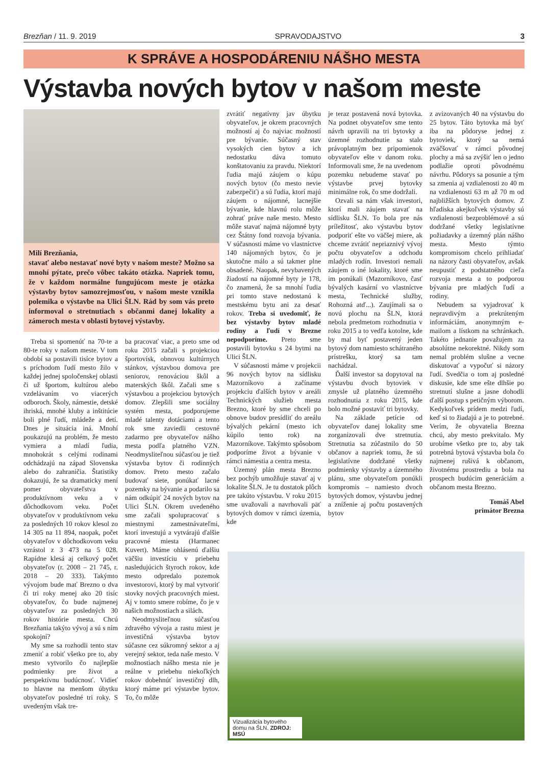Brezňan / 11. 9. 2019 SPRAVODAJSTVO 3
K SPRÁVE A HOSPODÁRENIU NÁŠHO MESTA
Výstavba nových bytov v našom meste
Milí Brezňania,
stavať alebo nestavať nové byty v našom meste? Možno sa mnohí pýtate, prečo vôbec takáto otázka. Napriek tomu, že v každom normálne fungujúcom meste je otázka výstavby bytov samozrejmosťou, v našom meste vznikla polemika o výstavbe na Ulici ŠLN. Rád by som vás preto informoval o stretnutiach s občanmi danej lokality a zámeroch mesta v oblasti bytovej výstavby.
Treba si spomenúť na 70-te a 80-te roky v našom meste. V tom období sa postavili tisíce bytov a s príchodom ľudí mesto žilo v každej jednej spoločenskej oblasti či už športom, kultúrou alebo vzdelávaním vo viacerých odboroch. Školy, námestie, detské ihriská, mnohé kluby a inštitúcie boli plné ľudí, mládeže a detí. Dnes je situácia iná. Mnohí poukazujú na problém, že mesto vymiera a mladí ľudia, mnohokrát s celými rodinami odchádzajú na západ Slovenska alebo do zahraničia. Štatistiky dokazujú, že sa dramaticky mení pomer obyvateľstva v produktívnom veku a v dôchodkovom veku. Počet obyvateľov v produktívnom veku za posledných 10 rokov klesol zo 14 305 na 11 894, naopak, počet obyvateľov v dôchodkovom veku vzrástol z 3 473 na 5 028. Rapídne klesá aj celkový počet obyvateľov (r. 2008 – 21 745, r. 2018 – 20 333). Takýmto vývojom bude mať Brezno o dva či tri roky menej ako 20 tisíc obyvateľov, čo bude najmenej obyvateľov za posledných 30 rokov histórie mesta. Chcú Brezňania takýto vývoj a sú s ním spokojní?
My sme sa rozhodli tento stav zmeniť a robiť všetko pre to, aby mesto vytvorilo čo najlepšie podmienky pre život a perspektívnu budúcnosť. Vidieť to hlavne na menšom úbytku obyvateľov posledné tri roky. S uvedeným však tre-
ba pracovať viac, a preto sme od roku 2015 začali s projekciou športovísk, obnovou kultúrnych stánkov, výstavbou domova pre seniorov, renováciou škôl a materských škôl. Začali sme s výstavbou a projekciou bytových domov. Zlepšili sme sociálny systém mesta, podporujeme mladé talenty dotáciami a tento rok sme zaviedli cestovné zadarmo pre obyvateľov nášho mesta podľa platného VZN. Neodmysliteľnou súčasťou je tiež výstavba bytov či rodinných domov. Preto mesto začalo budovať siete, ponúkať lacné pozemky na bývanie a podarilo sa nám odkúpiť 24 nových bytov na Ulici ŠLN. Okrem uvedeného sme začali spolupracovať s miestnymi zamestnávateľmi, ktorí investujú a vytvárajú ďalšie pracovné miesta (Harmanec Kuvert). Máme ohlásenú ďalšiu väčšiu investíciu v priebehu nasledujúcich štyroch rokov, kde mesto odpredalo pozemok investorovi, ktorý by mal vytvoriť stovky nových pracovných miest. Aj v tomto smere robíme, čo je v našich možnostiach a silách.
Neodmysliteľnou súčasťou zdravého vývoja a rastu miest je investičná výstavba bytov súčasne cez súkromný sektor a aj verejný sektor, teda naše mesto. V možnostiach nášho mesta nie je reálne v priebehu niekoľkých rokov dobehnúť investičný dlh, ktorý máme pri výstavbe bytov. To, čo môže
zvrátiť negatívny jav úbytku obyvateľov, je okrem pracovných možností aj čo najviac možností pre bývanie. Súčasný stav vysokých cien bytov a ich nedostatku dáva tomuto konštatovaniu za pravdu. Niektorí ľudia majú záujem o kúpu nových bytov (čo mesto nevie zabezpečiť) a sú ľudia, ktorí majú záujem o nájomné, lacnejšie bývanie, kde hlavnú rolu môže zohrať práve naše mesto. Mesto môže stavať najmä nájomné byty cez Štátny fond rozvoja bývania. V súčasnosti máme vo vlastníctve 140 nájomných bytov, čo je skutočne málo a sú takmer plne obsadené. Naopak, nevybavených žiadostí na nájomné byty je 178, čo znamená, že sa mnohí ľudia pri tomto stave nedostanú k mestskému bytu ani za desať rokov. Treba si uvedomiť, že bez výstavby bytov mladé rodiny a ľudí v Brezne nepodporíme. Preto sme postavili bytovku s 24 bytmi na Ulici ŠLN.
V súčasnosti máme v projekcii 96 nových bytov na sídlisku Mazorníkovo a začíname projekciu ďalších bytov v areáli Technických služieb mesta Brezno, ktoré by sme chceli po obnove budov presídliť do areálu bývalých pekární (mesto ich kúpilo tento rok) na Mazorníkove. Takýmto spôsobom podporíme život a bývanie v rámci námestia a centra mesta.
Územný plán mesta Brezno bez pochýb umožňuje stavať aj v lokalite ŠLN. Je tu dostatok plôch pre takúto výstavbu. V roku 2015 sme uvažovali a navrhovali päť bytových domov v rámci územia, kde
je teraz postavená nová bytovka. Na podnet obyvateľov sme tento návrh upravili na tri bytovky a územné rozhodnutie sa stalo právoplatným bez pripomienok obyvateľov ešte v danom roku. Informovali sme, že na uvedenom pozemku nebudeme stavať po výstavbe prvej bytovky minimálne rok, čo sme dodržali.
Ozvali sa nám však investori, ktorí mali záujem stavať na sídlisku ŠLN. To bola pre nás príležitosť, ako výstavbu bytov podporiť ešte vo väčšej miere, ak chceme zvrátiť nepriaznivý vývoj počtu obyvateľov a odchodu mladých rodín. Investori nemali záujem o iné lokality, ktoré sme im ponúkali (Mazorníkovo, časť bývalých kasární vo vlastníctve mesta, Technické služby, Rohozná atď...). Zaujímali sa o novú plochu na ŠLN, ktorá nebola predmetom rozhodnutia v roku 2015 a to vedľa kotolne, kde by mal byť postavený jeden bytový dom namiesto schátraného prístrešku, ktorý sa tam nachádzal.
Ďalší investor sa dopytoval na výstavbu dvoch bytoviek v zmysle už platného územného rozhodnutia z roku 2015, kde bolo možné postaviť tri bytovky.
Na základe petície od obyvateľov danej lokality sme zorganizovali dve stretnutia. Stretnutia sa zúčastnilo do 50 občanov a napriek tomu, že sú legislatívne dodržané všetky podmienky výstavby a územného plánu, sme obyvateľom ponúkli kompromis – namiesto dvoch bytových domov, výstavbu jednej a zníženie aj počtu postavených bytov
z avizovaných 40 na výstavbu do 25 bytov. Táto bytovka má byť iba na pôdoryse jednej z bytoviek, ktorý sa nemá zväčšovať v rámci pôvodnej plochy a má sa zvýšiť len o jedno podlažie oproti pôvodnému návrhu. Pôdorys sa posunie a tým sa zmenia aj vzdialenosti zo 40 m na vzdialenosti 63 m až 70 m od najbližších bytových domov. Z hľadiska akejkoľvek výstavby sú vzdialenosti bezproblémové a sú dodržané všetky legislatívne požiadavky a územný plán nášho mesta. Mesto týmto kompromisom chcelo prihliadať na názory časti obyvateľov, avšak neupustiť z podstatného cieľa rozvoja mesta a to podporou bývania pre mladých ľudí a rodiny.
Nebudem sa vyjadrovať k nepravdivým a prekrúteným informáciám, anonymným e-mailom a lístkom na schránkach. Takéto jednanie považujem za absolútne nekorektné. Nikdy som nemal problém slušne a vecne diskutovať a vypočuť si názory ľudí. Svedčia o tom aj posledné diskusie, kde sme ešte dlhšie po stretnutí slušne a jasne dohodli ďalší postup s petičným výborom. Kedykoľvek prídem medzi ľudí, keď si to žiadajú a je to potrebné. Verím, že obyvatelia Brezna chcú, aby mesto prekvitalo. My urobíme všetko pre to, aby tak potrebná bytová výstavba bola čo najmenej rušivá k občanom, životnému prostrediu a bola na prospech budúcim generáciám a občanom mesta Brezno.
Tomáš Abel
primátor Brezna
Vizualizácia bytového domu na ŠLN. ZDROJ: MSÚ